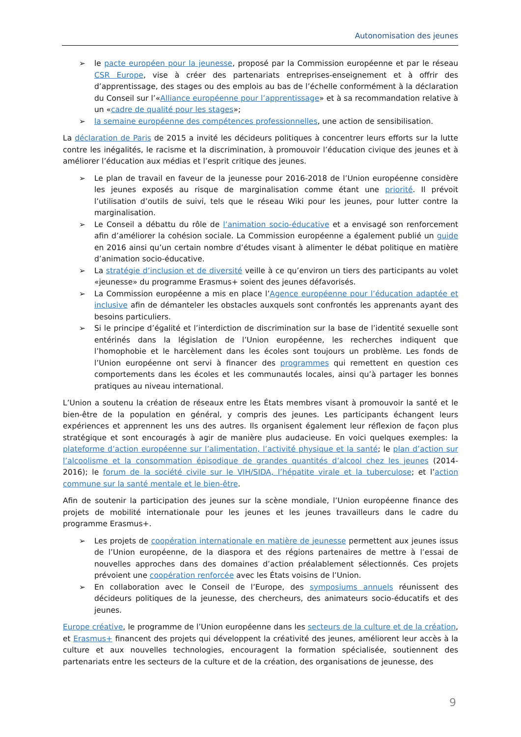Autonomisation des jeunes
➢ le pacte européen pour la jeunesse, proposé par la Commission européenne et par le réseau CSR Europe, vise à créer des partenariats entreprises-enseignement et à offrir des d’apprentissage, des stages ou des emplois au bas de l’échelle conformément à la déclaration du Conseil sur l’«Alliance européenne pour l’apprentissage» et à sa recommandation relative à un «cadre de qualité pour les stages»;
➢ la semaine européenne des compétences professionnelles, une action de sensibilisation.
La déclaration de Paris de 2015 a invité les décideurs politiques à concentrer leurs efforts sur la lutte contre les inégalités, le racisme et la discrimination, à promouvoir l’éducation civique des jeunes et à améliorer l’éducation aux médias et l’esprit critique des jeunes.
➢ Le plan de travail en faveur de la jeunesse pour 2016-2018 de l’Union européenne considère les jeunes exposés au risque de marginalisation comme étant une priorité. Il prévoit l’utilisation d’outils de suivi, tels que le réseau Wiki pour les jeunes, pour lutter contre la marginalisation.
➢ Le Conseil a débattu du rôle de l’animation socio-éducative et a envisagé son renforcement afin d’améliorer la cohésion sociale. La Commission européenne a également publié un guide en 2016 ainsi qu’un certain nombre d’études visant à alimenter le débat politique en matière d’animation socio-éducative.
➢ La stratégie d’inclusion et de diversité veille à ce qu’environ un tiers des participants au volet «jeunesse» du programme Erasmus+ soient des jeunes défavorisés.
➢ La Commission européenne a mis en place l’Agence européenne pour l’éducation adaptée et inclusive afin de démanteler les obstacles auxquels sont confrontés les apprenants ayant des besoins particuliers.
➢ Si le principe d’égalité et l’interdiction de discrimination sur la base de l’identité sexuelle sont entérinés dans la législation de l’Union européenne, les recherches indiquent que l’homophobie et le harcèlement dans les écoles sont toujours un problème. Les fonds de l’Union européenne ont servi à financer des programmes qui remettent en question ces comportements dans les écoles et les communautés locales, ainsi qu’à partager les bonnes pratiques au niveau international.
L’Union a soutenu la création de réseaux entre les États membres visant à promouvoir la santé et le bien-être de la population en général, y compris des jeunes. Les participants échangent leurs expériences et apprennent les uns des autres. Ils organisent également leur réflexion de façon plus stratégique et sont encouragés à agir de manière plus audacieuse. En voici quelques exemples: la plateforme d’action européenne sur l’alimentation, l’activité physique et la santé; le plan d’action sur l’alcoolisme et la consommation épisodique de grandes quantités d’alcool chez les jeunes (2014-2016); le forum de la société civile sur le VIH/SIDA, l’hépatite virale et la tuberculose; et l’action commune sur la santé mentale et le bien-être.
Afin de soutenir la participation des jeunes sur la scène mondiale, l’Union européenne finance des projets de mobilité internationale pour les jeunes et les jeunes travailleurs dans le cadre du programme Erasmus+.
➢ Les projets de coopération internationale en matière de jeunesse permettent aux jeunes issus de l’Union européenne, de la diaspora et des régions partenaires de mettre à l’essai de nouvelles approches dans des domaines d’action préalablement sélectionnés. Ces projets prévoient une coopération renforcée avec les États voisins de l’Union.
➢ En collaboration avec le Conseil de l’Europe, des symposiums annuels réunissent des décideurs politiques de la jeunesse, des chercheurs, des animateurs socio-éducatifs et des jeunes.
Europe créative, le programme de l’Union européenne dans les secteurs de la culture et de la création, et Erasmus+ financent des projets qui développent la créativité des jeunes, améliorent leur accès à la culture et aux nouvelles technologies, encouragent la formation spécialisée, soutiennent des partenariats entre les secteurs de la culture et de la création, des organisations de jeunesse, des
9